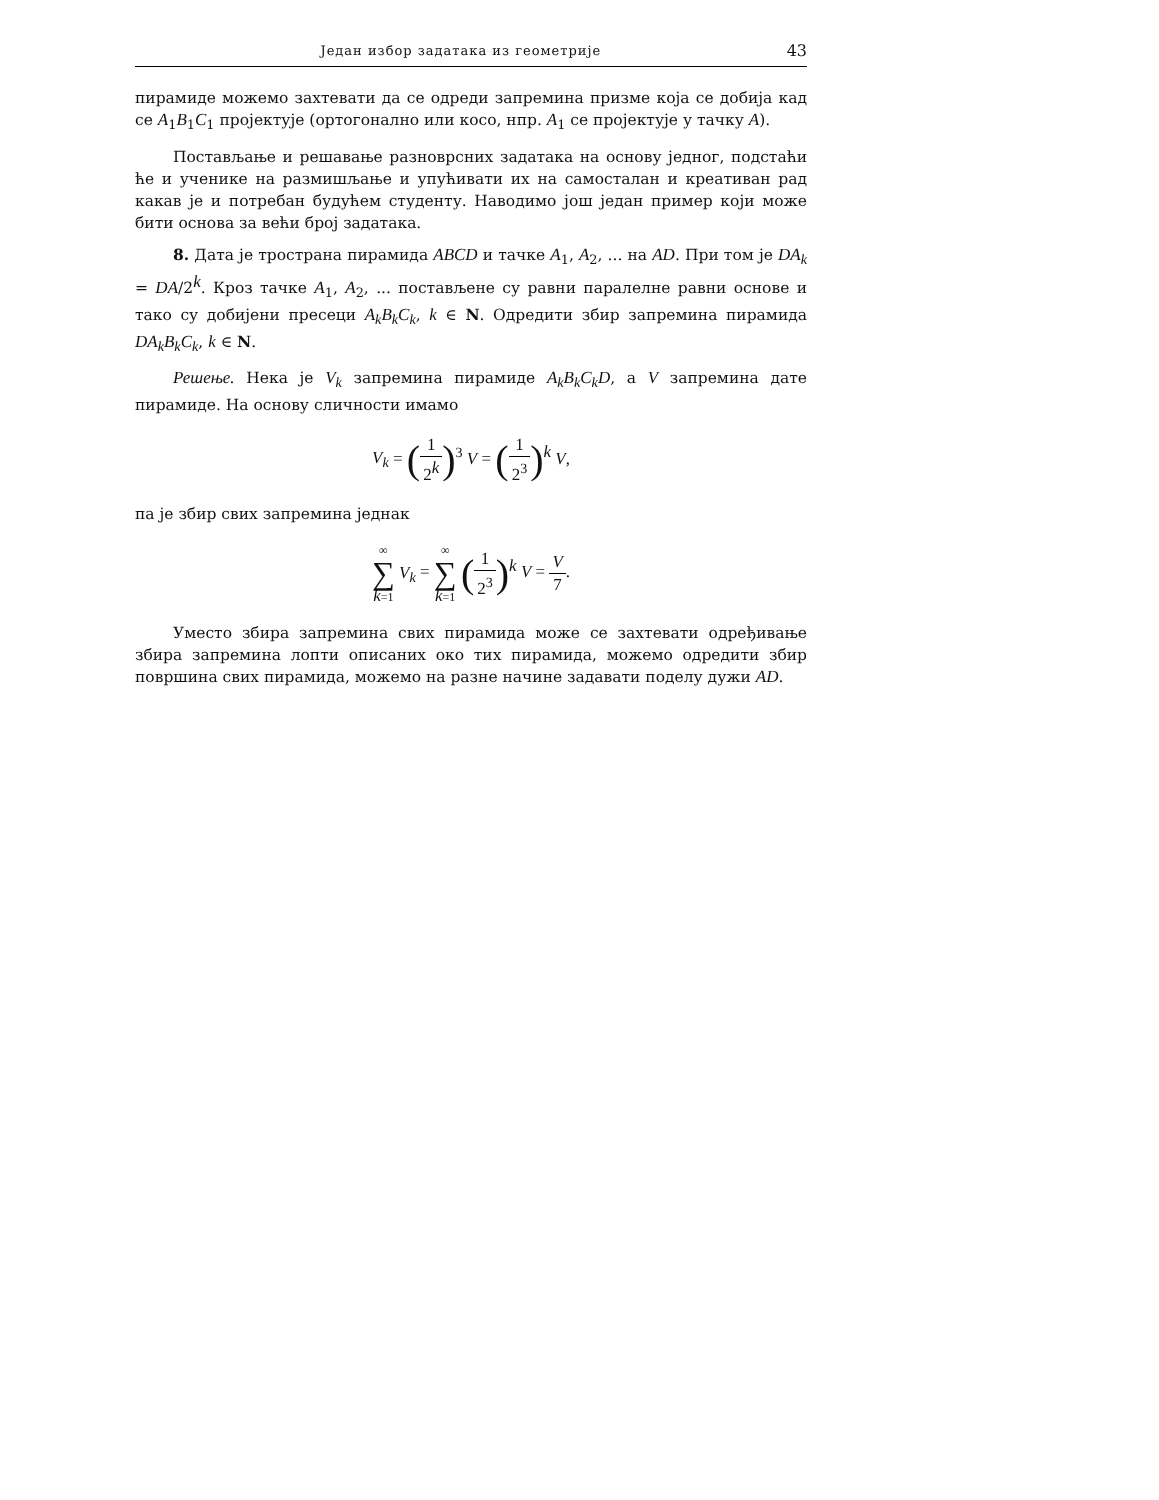Један избор задатака из геометрије 43
пирамиде можемо захтевати да се одреди запремина призме која се добија кад се A<sub>1</sub>B<sub>1</sub>C<sub>1</sub> пројектује (ортогонално или косо, нпр. A<sub>1</sub> се пројектује у тачку A).
Постављање и решавање разноврсних задатака на основу једног, подстаћи ће и ученике на размишљање и упућивати их на самосталан и креативан рад какав је и потребан будућем студенту. Наводимо још један пример који може бити основа за већи број задатака.
8. Дата је тространа пирамида ABCD и тачке A<sub>1</sub>, A<sub>2</sub>, ... на AD. При том је DA<sub>k</sub> = DA/2<sup>k</sup>. Кроз тачке A<sub>1</sub>, A<sub>2</sub>, ... постављене су равни паралелне равни основе и тако су добијени пресеци A<sub>k</sub>B<sub>k</sub>C<sub>k</sub>, k ∈ N. Одредити збир запремина пирамида DA<sub>k</sub>B<sub>k</sub>C<sub>k</sub>, k ∈ N.
Решење. Нека је V<sub>k</sub> запремина пирамиде A<sub>k</sub>B<sub>k</sub>C<sub>k</sub>D, а V запремина дате пирамиде. На основу сличности имамо
V<sub>k</sub> = (1 2<sup>k</sup>)<sup>3</sup> V = (1 2<sup>3</sup>)<sup>k</sup> V,
па је збир свих запремина једнак
∞ ∑ k=1 V<sub>k</sub> = ∞ ∑ k=1 (1 2<sup>3</sup>)<sup>k</sup> V = V 7.
Уместо збира запремина свих пирамида може се захтевати одређивање збира запремина лопти описаних око тих пирамида, можемо одредити збир површина свих пирамида, можемо на разне начине задавати поделу дужи AD.